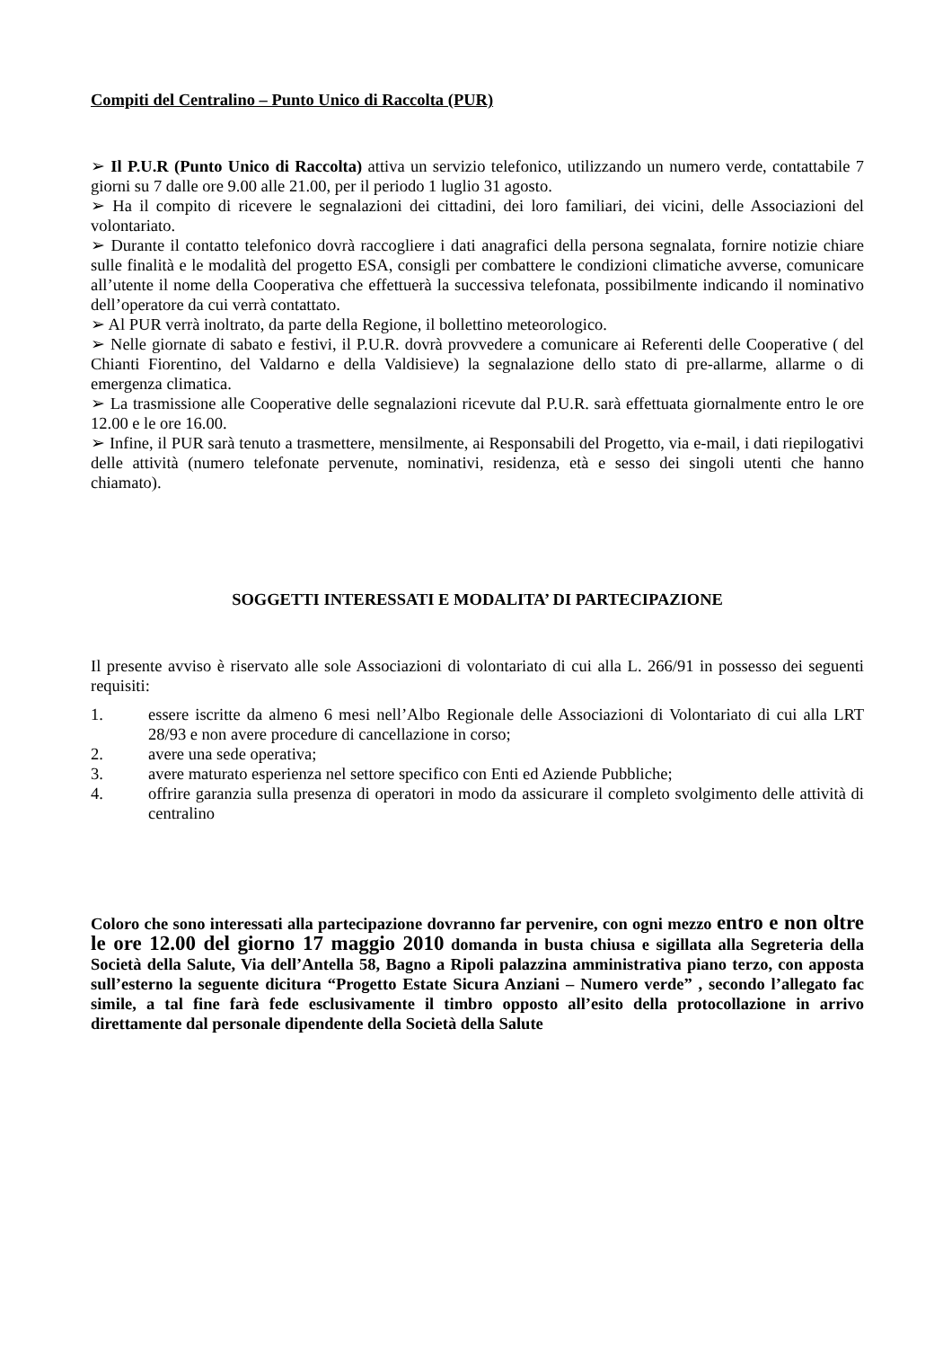Compiti del Centralino – Punto Unico di Raccolta (PUR)
➢ Il P.U.R (Punto Unico di Raccolta) attiva un servizio telefonico, utilizzando un numero verde, contattabile 7 giorni su 7 dalle ore 9.00 alle 21.00, per il periodo 1 luglio 31 agosto.
➢ Ha il compito di ricevere le segnalazioni dei cittadini, dei loro familiari, dei vicini, delle Associazioni del volontariato.
➢ Durante il contatto telefonico dovrà raccogliere i dati anagrafici della persona segnalata, fornire notizie chiare sulle finalità e le modalità del progetto ESA, consigli per combattere le condizioni climatiche avverse, comunicare all’utente il nome della Cooperativa che effettuerà la successiva telefonata, possibilmente indicando il nominativo dell’operatore da cui verrà contattato.
➢ Al PUR verrà inoltrato, da parte della Regione, il bollettino meteorologico.
➢ Nelle giornate di sabato e festivi, il P.U.R. dovrà provvedere a comunicare ai Referenti delle Cooperative ( del Chianti Fiorentino, del Valdarno e della Valdisieve) la segnalazione dello stato di pre-allarme, allarme o di emergenza climatica.
➢ La trasmissione alle Cooperative delle segnalazioni ricevute dal P.U.R. sarà effettuata giornalmente entro le ore 12.00 e le ore 16.00.
➢ Infine, il PUR sarà tenuto a trasmettere, mensilmente, ai Responsabili del Progetto, via e-mail, i dati riepilogativi delle attività (numero telefonate pervenute, nominativi, residenza, età e sesso dei singoli utenti che hanno chiamato).
SOGGETTI INTERESSATI E MODALITA’ DI PARTECIPAZIONE
Il presente avviso è riservato alle sole Associazioni di volontariato di cui alla L. 266/91 in possesso dei seguenti requisiti:
1. essere iscritte da almeno 6 mesi nell’Albo Regionale delle Associazioni di Volontariato di cui alla LRT 28/93 e non avere procedure di cancellazione in corso;
2. avere una sede operativa;
3. avere maturato esperienza nel settore specifico con Enti ed Aziende Pubbliche;
4. offrire garanzia sulla presenza di operatori in modo da assicurare il completo svolgimento delle attività di centralino
Coloro che sono interessati alla partecipazione dovranno far pervenire, con ogni mezzo entro e non oltre le ore 12.00 del giorno 17 maggio 2010 domanda in busta chiusa e sigillata alla Segreteria della Società della Salute, Via dell’Antella 58, Bagno a Ripoli palazzina amministrativa piano terzo, con apposta sull’esterno la seguente dicitura “Progetto Estate Sicura Anziani – Numero verde” , secondo l’allegato fac simile, a tal fine farà fede esclusivamente il timbro opposto all’esito della protocollazione in arrivo direttamente dal personale dipendente della Società della Salute